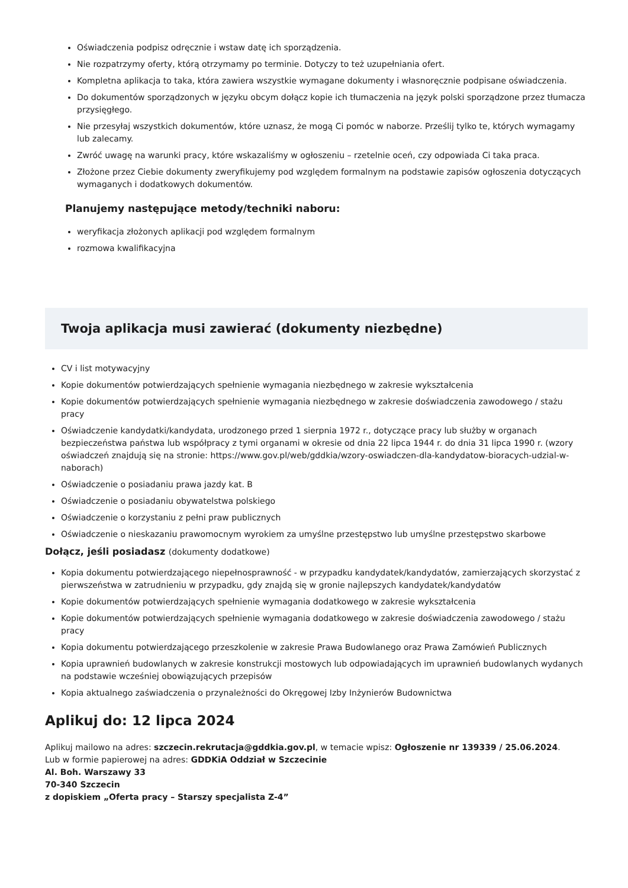Oświadczenia podpisz odręcznie i wstaw datę ich sporządzenia.
Nie rozpatrzymy oferty, którą otrzymamy po terminie. Dotyczy to też uzupełniania ofert.
Kompletna aplikacja to taka, która zawiera wszystkie wymagane dokumenty i własnoręcznie podpisane oświadczenia.
Do dokumentów sporządzonych w języku obcym dołącz kopie ich tłumaczenia na język polski sporządzone przez tłumacza przysięgłego.
Nie przesyłaj wszystkich dokumentów, które uznasz, że mogą Ci pomóc w naborze. Prześlij tylko te, których wymagamy lub zalecamy.
Zwróć uwagę na warunki pracy, które wskazaliśmy w ogłoszeniu – rzetelnie oceń, czy odpowiada Ci taka praca.
Złożone przez Ciebie dokumenty zweryfikujemy pod względem formalnym na podstawie zapisów ogłoszenia dotyczących wymaganych i dodatkowych dokumentów.
Planujemy następujące metody/techniki naboru:
weryfikacja złożonych aplikacji pod względem formalnym
rozmowa kwalifikacyjna
Twoja aplikacja musi zawierać (dokumenty niezbędne)
CV i list motywacyjny
Kopie dokumentów potwierdzających spełnienie wymagania niezbędnego w zakresie wykształcenia
Kopie dokumentów potwierdzających spełnienie wymagania niezbędnego w zakresie doświadczenia zawodowego / stażu pracy
Oświadczenie kandydatki/kandydata, urodzonego przed 1 sierpnia 1972 r., dotyczące pracy lub służby w organach bezpieczeństwa państwa lub współpracy z tymi organami w okresie od dnia 22 lipca 1944 r. do dnia 31 lipca 1990 r. (wzory oświadczeń znajdują się na stronie: https://www.gov.pl/web/gddkia/wzory-oswiadczen-dla-kandydatow-bioracych-udzial-w-naborach)
Oświadczenie o posiadaniu prawa jazdy kat. B
Oświadczenie o posiadaniu obywatelstwa polskiego
Oświadczenie o korzystaniu z pełni praw publicznych
Oświadczenie o nieskazaniu prawomocnym wyrokiem za umyślne przestępstwo lub umyślne przestępstwo skarbowe
Dołącz, jeśli posiadasz (dokumenty dodatkowe)
Kopia dokumentu potwierdzającego niepełnosprawność - w przypadku kandydatek/kandydatów, zamierzających skorzystać z pierwszeństwa w zatrudnieniu w przypadku, gdy znajdą się w gronie najlepszych kandydatek/kandydatów
Kopie dokumentów potwierdzających spełnienie wymagania dodatkowego w zakresie wykształcenia
Kopie dokumentów potwierdzających spełnienie wymagania dodatkowego w zakresie doświadczenia zawodowego / stażu pracy
Kopia dokumentu potwierdzającego przeszkolenie w zakresie Prawa Budowlanego oraz Prawa Zamówień Publicznych
Kopia uprawnień budowlanych w zakresie konstrukcji mostowych lub odpowiadających im uprawnień budowlanych wydanych na podstawie wcześniej obowiązujących przepisów
Kopia aktualnego zaświadczenia o przynależności do Okręgowej Izby Inżynierów Budownictwa
Aplikuj do: 12 lipca 2024
Aplikuj mailowo na adres: szczecin.rekrutacja@gddkia.gov.pl, w temacie wpisz: Ogłoszenie nr 139339 / 25.06.2024.
Lub w formie papierowej na adres: GDDKiA Oddział w Szczecinie
Al. Boh. Warszawy 33
70-340 Szczecin
z dopiskiem „Oferta pracy – Starszy specjalista Z-4”